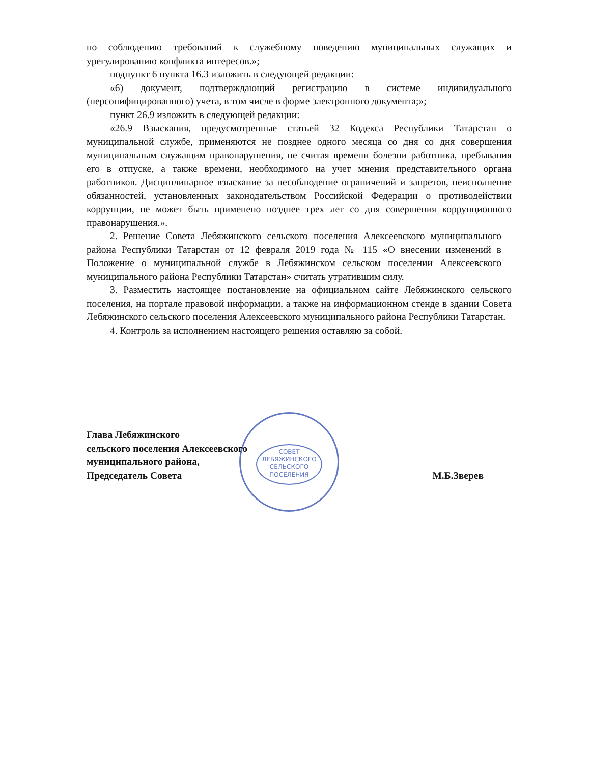по соблюдению требований к служебному поведению муниципальных служащих и урегулированию конфликта интересов.»;
подпункт 6 пункта 16.3 изложить в следующей редакции:
«6) документ, подтверждающий регистрацию в системе индивидуального (персонифицированного) учета, в том числе в форме электронного документа;»;
пункт 26.9 изложить в следующей редакции:
«26.9 Взыскания, предусмотренные статьей 32 Кодекса Республики Татарстан о муниципальной службе, применяются не позднее одного месяца со дня со дня совершения муниципальным служащим правонарушения, не считая времени болезни работника, пребывания его в отпуске, а также времени, необходимого на учет мнения представительного органа работников. Дисциплинарное взыскание за несоблюдение ограничений и запретов, неисполнение обязанностей, установленных законодательством Российской Федерации о противодействии коррупции, не может быть применено позднее трех лет со дня совершения коррупционного правонарушения.».
2. Решение Совета Лебяжинского сельского поселения Алексеевского муниципального района Республики Татарстан от 12 февраля 2019 года № 115 «О внесении изменений в Положение о муниципальной службе в Лебяжинском сельском поселении Алексеевского муниципального района Республики Татарстан» считать утратившим силу.
3. Разместить настоящее постановление на официальном сайте Лебяжинского сельского поселения, на портале правовой информации, а также на информационном стенде в здании Совета Лебяжинского сельского поселения Алексеевского муниципального района Республики Татарстан.
4. Контроль за исполнением настоящего решения оставляю за собой.
СОВЕТ
ЛЕБЯЖИНСКОГО
СЕЛЬСКОГО
ПОСЕЛЕНИЯ
Глава Лебяжинского
сельского поселения Алексеевского
муниципального района,
Председатель Совета
М.Б.Зверев